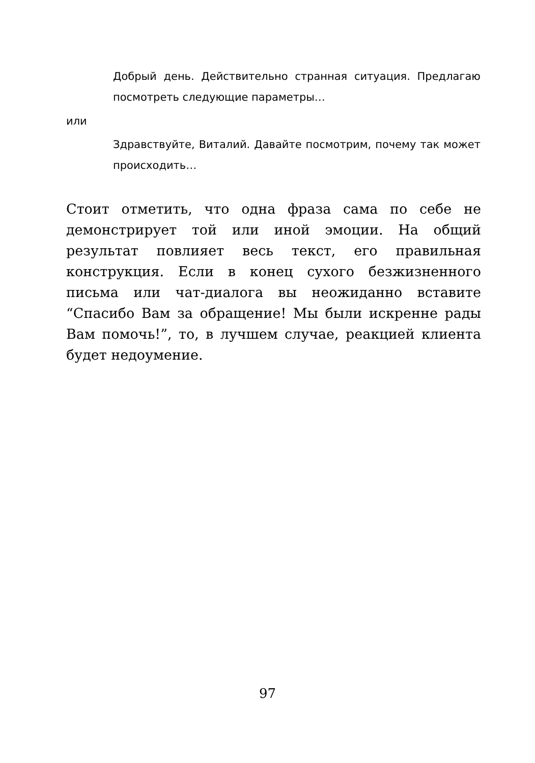Добрый день. Действительно странная ситуация. Предлагаю посмотреть следующие параметры…
или
Здравствуйте, Виталий. Давайте посмотрим, почему так может происходить…
Стоит отметить, что одна фраза сама по себе не демонстрирует той или иной эмоции. На общий результат повлияет весь текст, его правильная конструкция. Если в конец сухого безжизненного письма или чат-диалога вы неожиданно вставите “Спасибо Вам за обращение! Мы были искренне рады Вам помочь!”, то, в лучшем случае, реакцией клиента будет недоумение.
97